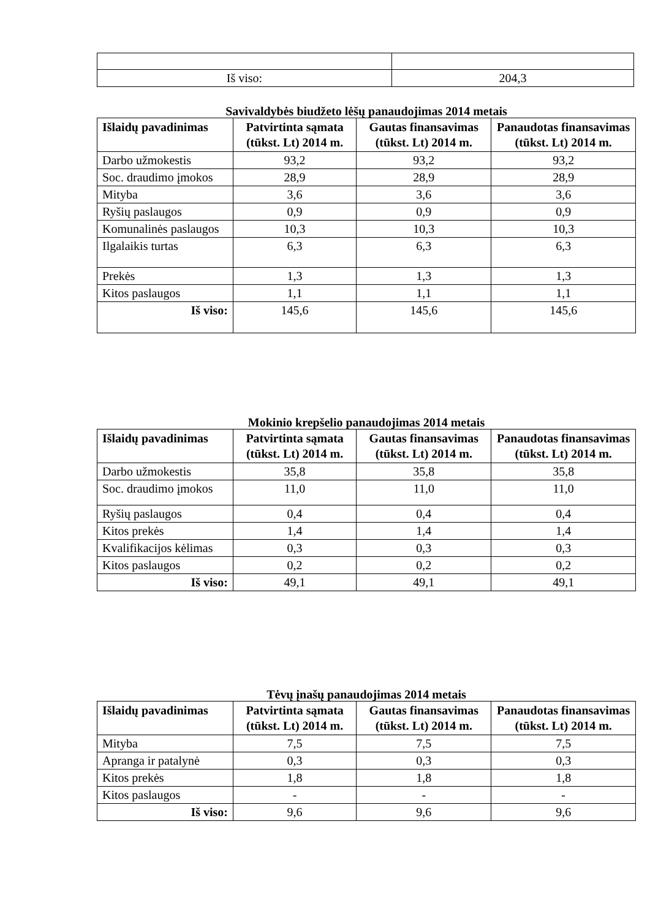| Iš viso: | 204,3 |
Savivaldybės biudžeto lėšų panaudojimas 2014 metais
| Išlaidų pavadinimas | Patvirtinta sąmata (tūkst. Lt) 2014 m. | Gautas finansavimas (tūkst. Lt) 2014 m. | Panaudotas finansavimas (tūkst. Lt) 2014 m. |
| --- | --- | --- | --- |
| Darbo užmokestis | 93,2 | 93,2 | 93,2 |
| Soc. draudimo įmokos | 28,9 | 28,9 | 28,9 |
| Mityba | 3,6 | 3,6 | 3,6 |
| Ryšių paslaugos | 0,9 | 0,9 | 0,9 |
| Komunalinės paslaugos | 10,3 | 10,3 | 10,3 |
| Ilgalaikis turtas | 6,3 | 6,3 | 6,3 |
| Prekės | 1,3 | 1,3 | 1,3 |
| Kitos paslaugos | 1,1 | 1,1 | 1,1 |
| Iš viso: | 145,6 | 145,6 | 145,6 |
Mokinio krepšelio panaudojimas 2014 metais
| Išlaidų pavadinimas | Patvirtinta sąmata (tūkst. Lt) 2014 m. | Gautas finansavimas (tūkst. Lt) 2014 m. | Panaudotas finansavimas (tūkst. Lt) 2014 m. |
| --- | --- | --- | --- |
| Darbo užmokestis | 35,8 | 35,8 | 35,8 |
| Soc. draudimo įmokos | 11,0 | 11,0 | 11,0 |
| Ryšių paslaugos | 0,4 | 0,4 | 0,4 |
| Kitos prekės | 1,4 | 1,4 | 1,4 |
| Kvalifikacijos kėlimas | 0,3 | 0,3 | 0,3 |
| Kitos paslaugos | 0,2 | 0,2 | 0,2 |
| Iš viso: | 49,1 | 49,1 | 49,1 |
Tėvų įnašų panaudojimas 2014 metais
| Išlaidų pavadinimas | Patvirtinta sąmata (tūkst. Lt) 2014 m. | Gautas finansavimas (tūkst. Lt) 2014 m. | Panaudotas finansavimas (tūkst. Lt) 2014 m. |
| --- | --- | --- | --- |
| Mityba | 7,5 | 7,5 | 7,5 |
| Apranga ir patalynė | 0,3 | 0,3 | 0,3 |
| Kitos prekės | 1,8 | 1,8 | 1,8 |
| Kitos paslaugos | - | - | - |
| Iš viso: | 9,6 | 9,6 | 9,6 |